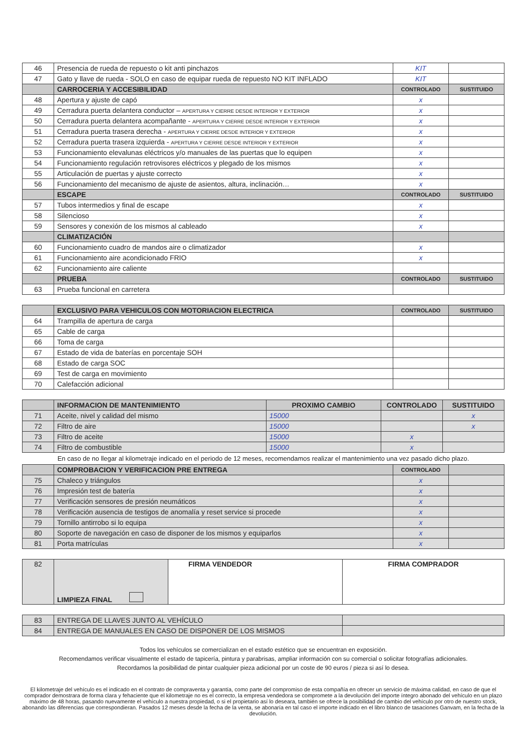| 46 | Presencia de rueda de repuesto o kit anti pinchazos | KIT | |
| 47 | Gato y llave de rueda - SOLO en caso de equipar rueda de repuesto NO KIT INFLADO | KIT | |
| | CARROCERIA Y ACCESIBILIDAD | CONTROLADO | SUSTITUIDO |
| 48 | Apertura y ajuste de capó | x | |
| 49 | Cerradura puerta delantera conductor – APERTURA Y CIERRE DESDE INTERIOR Y EXTERIOR | x | |
| 50 | Cerradura puerta delantera acompañante - APERTURA Y CIERRE DESDE INTERIOR Y EXTERIOR | x | |
| 51 | Cerradura puerta trasera derecha - APERTURA Y CIERRE DESDE INTERIOR Y EXTERIOR | x | |
| 52 | Cerradura puerta trasera izquierda - APERTURA Y CIERRE DESDE INTERIOR Y EXTERIOR | x | |
| 53 | Funcionamiento elevalunas eléctricos y/o manuales de las puertas que lo equipen | x | |
| 54 | Funcionamiento regulación retrovisores eléctricos y plegado de los mismos | x | |
| 55 | Articulación de puertas y ajuste correcto | x | |
| 56 | Funcionamiento del mecanismo de ajuste de asientos, altura, inclinación… | x | |
| | ESCAPE | CONTROLADO | SUSTITUIDO |
| 57 | Tubos intermedios y final de escape | x | |
| 58 | Silencioso | x | |
| 59 | Sensores y conexión de los mismos al cableado | x | |
| | CLIMATIZACIÓN | | |
| 60 | Funcionamiento cuadro de mandos aire o climatizador | x | |
| 61 | Funcionamiento aire acondicionado FRIO | x | |
| 62 | Funcionamiento aire caliente | | |
| | PRUEBA | CONTROLADO | SUSTITUIDO |
| 63 | Prueba funcional en carretera | | |
| | EXCLUSIVO PARA VEHICULOS CON MOTORIACION ELECTRICA | CONTROLADO | SUSTITUIDO |
| 64 | Trampilla de apertura de carga | | |
| 65 | Cable de carga | | |
| 66 | Toma de carga | | |
| 67 | Estado de vida de baterías en porcentaje SOH | | |
| 68 | Estado de carga SOC | | |
| 69 | Test de carga en movimiento | | |
| 70 | Calefacción adicional | | |
| | INFORMACION DE MANTENIMIENTO | PROXIMO CAMBIO | CONTROLADO | SUSTITUIDO |
| 71 | Aceite, nivel y calidad del mismo | 15000 | | x |
| 72 | Filtro de aire | 15000 | | x |
| 73 | Filtro de aceite | 15000 | x | |
| 74 | Filtro de combustible | 15000 | x | |
En caso de no llegar al kilometraje indicado en el periodo de 12 meses, recomendamos realizar el mantenimiento una vez pasado dicho plazo.
| | COMPROBACION Y VERIFICACION PRE ENTREGA | CONTROLADO | |
| 75 | Chaleco y triángulos | x | |
| 76 | Impresión test de batería | x | |
| 77 | Verificación sensores de presión neumáticos | x | |
| 78 | Verificación ausencia de testigos de anomalía y reset service si procede | x | |
| 79 | Tornillo antirrobo si lo equipa | x | |
| 80 | Soporte de navegación en caso de disponer de los mismos y equiparlos | x | |
| 81 | Porta matrículas | x | |
| 82 | LIMPIEZA FINAL | FIRMA VENDEDOR | FIRMA COMPRADOR |
| 83 | ENTREGA DE LLAVES JUNTO AL VEHÍCULO | |
| 84 | ENTREGA DE MANUALES EN CASO DE DISPONER DE LOS MISMOS | |
Todos los vehículos se comercializan en el estado estético que se encuentran en exposición.
Recomendamos verificar visualmente el estado de tapicería, pintura y parabrisas, ampliar información con su comercial o solicitar fotografías adicionales.
Recordamos la posibilidad de pintar cualquier pieza adicional por un coste de 90 euros / pieza si así lo desea.
El kilometraje del vehículo es el indicado en el contrato de compraventa y garantía, como parte del compromiso de esta compañía en ofrecer un servicio de máxima calidad, en caso de que el comprador demostrara de forma clara y fehaciente que el kilometraje no es el correcto, la empresa vendedora se compromete a la devolución del importe íntegro abonado del vehículo en un plazo máximo de 48 horas, pasando nuevamente el vehículo a nuestra propiedad, o si el propietario así lo deseara, también se ofrece la posibilidad de cambio del vehículo por otro de nuestro stock, abonando las diferencias que correspondieran. Pasados 12 meses desde la fecha de la venta, se abonaría en tal caso el importe indicado en el libro blanco de tasaciones Ganvam, en la fecha de la devolución.